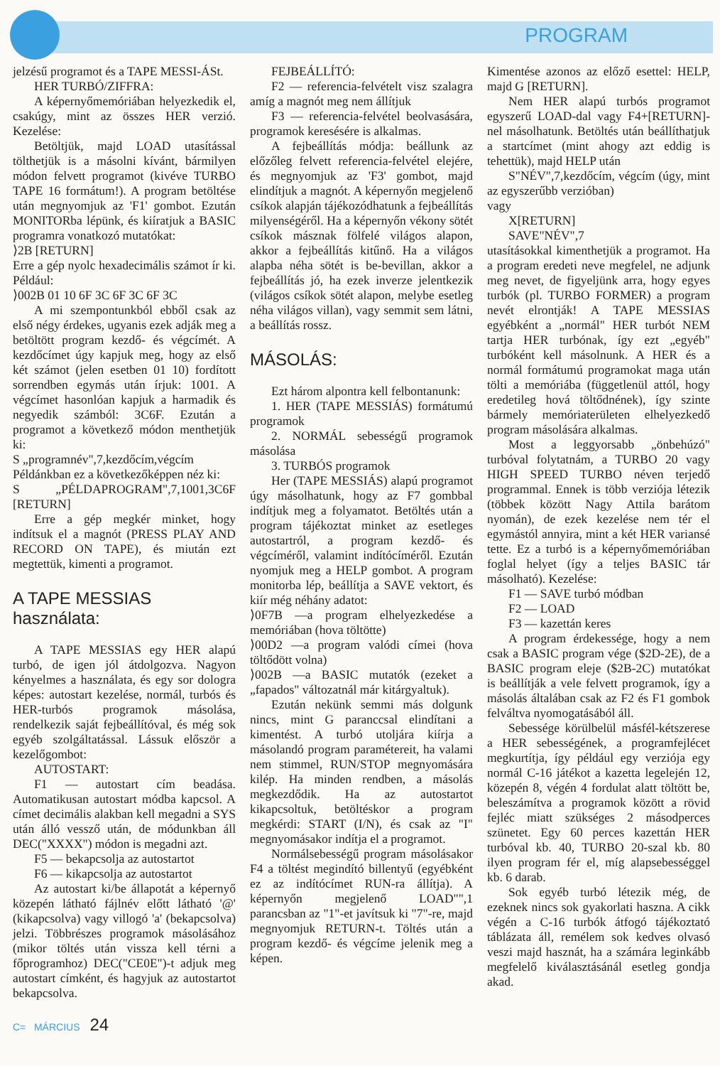PROGRAM
jelzésű programot és a TAPE MESSI-ÁSt.
HER TURBÓ/ZIFFRA:
A képernyőmemóriában helyezkedik el, csakúgy, mint az összes HER verzió. Kezelése:
Betöltjük, majd LOAD utasítással tölthetjük is a másolni kívánt, bármilyen módon felvett programot (kivéve TURBO TAPE 16 formátum!). A program betöltése után megnyomjuk az 'F1' gombot. Ezután MONITORba lépünk, és kiíratjuk a BASIC programra vonatkozó mutatókat:
⟩2B [RETURN]
Erre a gép nyolc hexadecimális számot ír ki. Például:
⟩002B 01 10 6F 3C 6F 3C 6F 3C
A mi szempontunkból ebből csak az első négy érdekes, ugyanis ezek adják meg a betöltött program kezdő- és végcímét. A kezdőcímet úgy kapjuk meg, hogy az első két számot (jelen esetben 01 10) fordított sorrendben egymás után írjuk: 1001. A végcímet hasonlóan kapjuk a harmadik és negyedik számból: 3C6F. Ezután a programot a következő módon menthetjük ki:
S „programnév",7,kezdőcím,végcím
Példánkban ez a következőképpen néz ki:
S „PÉLDAPROGRAM",7,1001,3C6F [RETURN]
Erre a gép megkér minket, hogy indítsuk el a magnót (PRESS PLAY AND RECORD ON TAPE), és miután ezt megtettük, kimenti a programot.
A TAPE MESSIAS
használata:
A TAPE MESSIAS egy HER alapú turbó, de igen jól átdolgozva. Nagyon kényelmes a használata, és egy sor dologra képes: autostart kezelése, normál, turbós és HER-turbós programok másolása, rendelkezik saját fejbeállítóval, és még sok egyéb szolgáltatással. Lássuk először a kezelőgombot:
AUTOSTART:
F1 — autostart cím beadása. Automatikusan autostart módba kapcsol. A címet decimális alakban kell megadni a SYS után álló vessző után, de módunkban áll DEC("XXXX") módon is megadni azt.
F5 — bekapcsolja az autostartot
F6 — kikapcsolja az autostartot
Az autostart ki/be állapotát a képernyő közepén látható fájlnév előtt látható '@' (kikapcsolva) vagy villogó 'a' (bekapcsolva) jelzi. Többrészes programok másolásához (mikor töltés után vissza kell térni a főprogramhoz) DEC("CE0E")-t adjuk meg autostart címként, és hagyjuk az autostartot bekapcsolva.
FEJBEÁLLÍTÓ:
F2 — referencia-felvételt visz szalagra amíg a magnót meg nem állítjuk
F3 — referencia-felvétel beolvasására, programok keresésére is alkalmas.
A fejbeállítás módja: beállunk az előzőleg felvett referencia-felvétel elejére, és megnyomjuk az 'F3' gombot, majd elindítjuk a magnót. A képernyőn megjelenő csíkok alapján tájékozódhatunk a fejbeállítás milyenségéről. Ha a képernyőn vékony sötét csíkok másznak fölfelé világos alapon, akkor a fejbeállítás kitűnő. Ha a világos alapba néha sötét is be-bevillan, akkor a fejbeállítás jó, ha ezek inverze jelentkezik (világos csíkok sötét alapon, melybe esetleg néha világos villan), vagy semmit sem látni, a beállítás rossz.
MÁSOLÁS:
Ezt három alpontra kell felbontanunk:
1. HER (TAPE MESSIÁS) formátumú programok
2. NORMÁL sebességű programok másolása
3. TURBÓS programok
Her (TAPE MESSIÁS) alapú programot úgy másolhatunk, hogy az F7 gombbal indítjuk meg a folyamatot. Betöltés után a program tájékoztat minket az esetleges autostartról, a program kezdő- és végcíméről, valamint indítócíméről. Ezután nyomjuk meg a HELP gombot. A program monitorba lép, beállítja a SAVE vektort, és kiír még néhány adatot:
⟩0F7B —a program elhelyezkedése a memóriában (hova töltötte)
⟩00D2 —a program valódi címei (hova töltődött volna)
⟩002B —a BASIC mutatók (ezeket a „fapados" változatnál már kitárgyaltuk).
Ezután nekünk semmi más dolgunk nincs, mint G paranccsal elindítani a kimentést. A turbó utoljára kiírja a másolandó program paramétereit, ha valami nem stimmel, RUN/STOP megnyomására kilép. Ha minden rendben, a másolás megkezdődik. Ha az autostartot kikapcsoltuk, betöltéskor a program megkérdi: START (I/N), és csak az "I" megnyomásakor indítja el a programot.
Normálsebességű program másolásakor F4 a töltést megindító billentyű (egyébként ez az indítócímet RUN-ra állítja). A képernyőn megjelenő LOAD"",1 parancsban az "1"-et javítsuk ki "7"-re, majd megnyomjuk RETURN-t. Töltés után a program kezdő- és végcíme jelenik meg a képen.
Kimentése azonos az előző esettel: HELP, majd G [RETURN].
Nem HER alapú turbós programot egyszerű LOAD-dal vagy F4+[RETURN]-nel másolhatunk. Betöltés után beállíthatjuk a startcímet (mint ahogy azt eddig is tehettük), majd HELP után
S"NÉV",7,kezdőcím, végcím (úgy, mint az egyszerűbb verzióban)
vagy
X[RETURN]
SAVE"NÉV",7
utasításokkal kimenthetjük a programot. Ha a program eredeti neve megfelel, ne adjunk meg nevet, de figyeljünk arra, hogy egyes turbók (pl. TURBO FORMER) a program nevét elrontják! A TAPE MESSIAS egyébként a „normál" HER turbót NEM tartja HER turbónak, így ezt „egyéb" turbóként kell másolnunk. A HER és a normál formátumú programokat maga után tölti a memóriába (függetlenül attól, hogy eredetileg hová töltődnének), így szinte bármely memóriaterületen elhelyezkedő program másolására alkalmas.
Most a leggyorsabb „önbehúzó" turbóval folytatnám, a TURBO 20 vagy HIGH SPEED TURBO néven terjedő programmal. Ennek is több verziója létezik (többek között Nagy Attila barátom nyomán), de ezek kezelése nem tér el egymástól annyira, mint a két HER variansé tette. Ez a turbó is a képernyőmemóriában foglal helyet (így a teljes BASIC tár másolható). Kezelése:
F1 — SAVE turbó módban
F2 — LOAD
F3 — kazettán keres
A program érdekessége, hogy a nem csak a BASIC program vége ($2D-2E), de a BASIC program eleje ($2B-2C) mutatókat is beállítják a vele felvett programok, így a másolás általában csak az F2 és F1 gombok felváltva nyomogatásából áll.
Sebessége körülbelül másfél-kétszerese a HER sebességének, a programfejlécet megkurtítja, így például egy verziója egy normál C-16 játékot a kazetta legelején 12, közepén 8, végén 4 fordulat alatt töltött be, beleszámítva a programok között a rövid fejléc miatt szükséges 2 másodperces szünetet. Egy 60 perces kazettán HER turbóval kb. 40, TURBO 20-szal kb. 80 ilyen program fér el, míg alapsebességgel kb. 6 darab.
Sok egyéb turbó létezik még, de ezeknek nincs sok gyakorlati haszna. A cikk végén a C-16 turbók átfogó tájékoztató táblázata áll, remélem sok kedves olvasó veszi majd hasznát, ha a számára leginkább megfelelő kiválasztásánál esetleg gondja akad.
C= MÁRCIUS 24